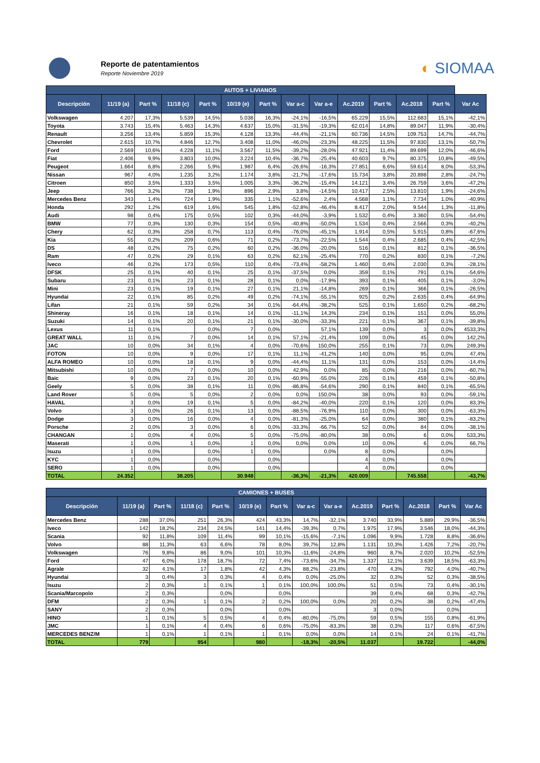Reporte de patentamientos
Reporte Noviembre 2019
◐ SIOMAA
| AUTOS + LIVIANOS | | | | | | | | | | | | | |
| --- | --- | --- | --- | --- | --- | --- | --- | --- | --- | --- | --- | --- | --- |
| Descripción | 11/19 (a) | Part % | 11/18 (c) | Part % | 10/19 (e) | Part % | Var a-c | Var a-e | Ac.2019 | Part % | Ac.2018 | Part % | Var Ac |
| Volkswagen | 4.207 | 17,3% | 5.539 | 14,5% | 5.038 | 16,3% | -24,1% | -16,5% | 65.229 | 15,5% | 112.683 | 15,1% | -42,1% |
| Toyota | 3.743 | 15,4% | 5.463 | 14,3% | 4.637 | 15,0% | -31,5% | -19,3% | 62.014 | 14,8% | 89.047 | 11,9% | -30,4% |
| Renault | 3.256 | 13,4% | 5.859 | 15,3% | 4.128 | 13,3% | -44,4% | -21,1% | 60.736 | 14,5% | 109.753 | 14,7% | -44,7% |
| Chevrolet | 2.615 | 10,7% | 4.846 | 12,7% | 3.408 | 11,0% | -46,0% | -23,3% | 48.225 | 11,5% | 97.830 | 13,1% | -50,7% |
| Ford | 2.569 | 10,6% | 4.228 | 11,1% | 3.567 | 11,5% | -39,2% | -28,0% | 47.921 | 11,4% | 89.699 | 12,0% | -46,6% |
| Fiat | 2.406 | 9,9% | 3.803 | 10,0% | 3.224 | 10,4% | -36,7% | -25,4% | 40.603 | 9,7% | 80.375 | 10,8% | -49,5% |
| Peugeot | 1.664 | 6,8% | 2.266 | 5,9% | 1.987 | 6,4% | -26,6% | -16,3% | 27.851 | 6,6% | 59.614 | 8,0% | -53,3% |
| Nissan | 967 | 4,0% | 1.235 | 3,2% | 1.174 | 3,8% | -21,7% | -17,6% | 15.734 | 3,8% | 20.898 | 2,8% | -24,7% |
| Citroen | 850 | 3,5% | 1.333 | 3,5% | 1.005 | 3,3% | -36,2% | -15,4% | 14.121 | 3,4% | 26.759 | 3,6% | -47,2% |
| Jeep | 766 | 3,2% | 738 | 1,9% | 896 | 2,9% | 3,8% | -14,5% | 10.417 | 2,5% | 13.810 | 1,9% | -24,6% |
| Mercedes Benz | 343 | 1,4% | 724 | 1,9% | 335 | 1,1% | -52,6% | 2,4% | 4.568 | 1,1% | 7.734 | 1,0% | -40,9% |
| Honda | 292 | 1,2% | 619 | 1,6% | 545 | 1,8% | -52,8% | -46,4% | 8.417 | 2,0% | 9.544 | 1,3% | -11,8% |
| Audi | 98 | 0,4% | 175 | 0,5% | 102 | 0,3% | -44,0% | -3,9% | 1.532 | 0,4% | 3.360 | 0,5% | -54,4% |
| BMW | 77 | 0,3% | 130 | 0,3% | 154 | 0,5% | -40,8% | -50,0% | 1.534 | 0,4% | 2.566 | 0,3% | -40,2% |
| Chery | 62 | 0,3% | 258 | 0,7% | 113 | 0,4% | -76,0% | -45,1% | 1.914 | 0,5% | 5.915 | 0,8% | -67,6% |
| Kia | 55 | 0,2% | 209 | 0,6% | 71 | 0,2% | -73,7% | -22,5% | 1.544 | 0,4% | 2.685 | 0,4% | -42,5% |
| DS | 48 | 0,2% | 75 | 0,2% | 60 | 0,2% | -36,0% | -20,0% | 516 | 0,1% | 812 | 0,1% | -36,5% |
| Ram | 47 | 0,2% | 29 | 0,1% | 63 | 0,2% | 62,1% | -25,4% | 770 | 0,2% | 830 | 0,1% | -7,2% |
| Iveco | 46 | 0,2% | 173 | 0,5% | 110 | 0,4% | -73,4% | -58,2% | 1.460 | 0,4% | 2.030 | 0,3% | -28,1% |
| DFSK | 25 | 0,1% | 40 | 0,1% | 25 | 0,1% | -37,5% | 0,0% | 359 | 0,1% | 791 | 0,1% | -54,6% |
| Subaru | 23 | 0,1% | 23 | 0,1% | 28 | 0,1% | 0,0% | -17,9% | 393 | 0,1% | 405 | 0,1% | -3,0% |
| Mini | 23 | 0,1% | 19 | 0,1% | 27 | 0,1% | 21,1% | -14,8% | 269 | 0,1% | 366 | 0,1% | -26,5% |
| Hyundai | 22 | 0,1% | 85 | 0,2% | 49 | 0,2% | -74,1% | -55,1% | 925 | 0,2% | 2.635 | 0,4% | -64,9% |
| Lifan | 21 | 0,1% | 59 | 0,2% | 34 | 0,1% | -64,4% | -38,2% | 525 | 0,1% | 1.650 | 0,2% | -68,2% |
| Shineray | 16 | 0,1% | 18 | 0,1% | 14 | 0,1% | -11,1% | 14,3% | 234 | 0,1% | 151 | 0,0% | 55,0% |
| Suzuki | 14 | 0,1% | 20 | 0,1% | 21 | 0,1% | -30,0% | -33,3% | 221 | 0,1% | 367 | 0,1% | -39,8% |
| Lexus | 11 | 0,1% | | 0,0% | 7 | 0,0% | | 57,1% | 139 | 0,0% | 3 | 0,0% | 4533,3% |
| GREAT WALL | 11 | 0,1% | 7 | 0,0% | 14 | 0,1% | 57,1% | -21,4% | 109 | 0,0% | 45 | 0,0% | 142,2% |
| JAC | 10 | 0,0% | 34 | 0,1% | 4 | 0,0% | -70,6% | 150,0% | 255 | 0,1% | 73 | 0,0% | 249,3% |
| FOTON | 10 | 0,0% | 9 | 0,0% | 17 | 0,1% | 11,1% | -41,2% | 140 | 0,0% | 95 | 0,0% | 47,4% |
| ALFA ROMEO | 10 | 0,0% | 18 | 0,1% | 9 | 0,0% | -44,4% | 11,1% | 131 | 0,0% | 153 | 0,0% | -14,4% |
| Mitsubishi | 10 | 0,0% | 7 | 0,0% | 10 | 0,0% | 42,9% | 0,0% | 85 | 0,0% | 216 | 0,0% | -60,7% |
| Baic | 9 | 0,0% | 23 | 0,1% | 20 | 0,1% | -60,9% | -55,0% | 226 | 0,1% | 459 | 0,1% | -50,8% |
| Geely | 5 | 0,0% | 38 | 0,1% | 11 | 0,0% | -86,8% | -54,6% | 290 | 0,1% | 840 | 0,1% | -65,5% |
| Land Rover | 5 | 0,0% | 5 | 0,0% | 2 | 0,0% | 0,0% | 150,0% | 38 | 0,0% | 93 | 0,0% | -59,1% |
| HAVAL | 3 | 0,0% | 19 | 0,1% | 5 | 0,0% | -84,2% | -40,0% | 220 | 0,1% | 120 | 0,0% | 83,3% |
| Volvo | 3 | 0,0% | 26 | 0,1% | 13 | 0,0% | -88,5% | -76,9% | 110 | 0,0% | 300 | 0,0% | -63,3% |
| Dodge | 3 | 0,0% | 16 | 0,0% | 4 | 0,0% | -81,3% | -25,0% | 64 | 0,0% | 380 | 0,1% | -83,2% |
| Porsche | 2 | 0,0% | 3 | 0,0% | 6 | 0,0% | -33,3% | -66,7% | 52 | 0,0% | 84 | 0,0% | -38,1% |
| CHANGAN | 1 | 0,0% | 4 | 0,0% | 5 | 0,0% | -75,0% | -80,0% | 38 | 0,0% | 6 | 0,0% | 533,3% |
| Maserati | 1 | 0,0% | 1 | 0,0% | 1 | 0,0% | 0,0% | 0,0% | 10 | 0,0% | 6 | 0,0% | 66,7% |
| Isuzu | 1 | 0,0% | | 0,0% | 1 | 0,0% | | 0,0% | 8 | 0,0% | | 0,0% | |
| KYC | 1 | 0,0% | | 0,0% | | 0,0% | | | 4 | 0,0% | | 0,0% | |
| SERO | 1 | 0,0% | | 0,0% | | 0,0% | | | 4 | 0,0% | | 0,0% | |
| TOTAL | 24.352 | | 38.205 | | 30.948 | | -36,3% | -21,3% | 420.009 | | 745.558 | | -43,7% |
| CAMIONES + BUSES | | | | | | | | | | | | | |
| --- | --- | --- | --- | --- | --- | --- | --- | --- | --- | --- | --- | --- | --- |
| Descripción | 11/19 (a) | Part % | 11/18 (c) | Part % | 10/19 (e) | Part % | Var a-c | Var a-e | Ac.2019 | Part % | Ac.2018 | Part % | Var Ac |
| Mercedes Benz | 288 | 37,0% | 251 | 26,3% | 424 | 43,3% | 14,7% | -32,1% | 3.740 | 33,9% | 5.889 | 29,9% | -36,5% |
| Iveco | 142 | 18,2% | 234 | 24,5% | 141 | 14,4% | -39,3% | 0,7% | 1.975 | 17,9% | 3.546 | 18,0% | -44,3% |
| Scania | 92 | 11,8% | 109 | 11,4% | 99 | 10,1% | -15,6% | -7,1% | 1.096 | 9,9% | 1.728 | 8,8% | -36,6% |
| Volvo | 88 | 11,3% | 63 | 6,6% | 78 | 8,0% | 39,7% | 12,8% | 1.131 | 10,3% | 1.426 | 7,2% | -20,7% |
| Volkswagen | 76 | 9,8% | 86 | 9,0% | 101 | 10,3% | -11,6% | -24,8% | 960 | 8,7% | 2.020 | 10,2% | -52,5% |
| Ford | 47 | 6,0% | 178 | 18,7% | 72 | 7,4% | -73,6% | -34,7% | 1.337 | 12,1% | 3.639 | 18,5% | -63,3% |
| Agrale | 32 | 4,1% | 17 | 1,8% | 42 | 4,3% | 88,2% | -23,8% | 470 | 4,3% | 792 | 4,0% | -40,7% |
| Hyundai | 3 | 0,4% | 3 | 0,3% | 4 | 0,4% | 0,0% | -25,0% | 32 | 0,3% | 52 | 0,3% | -38,5% |
| Isuzu | 2 | 0,3% | 1 | 0,1% | 1 | 0,1% | 100,0% | 100,0% | 51 | 0,5% | 73 | 0,4% | -30,1% |
| Scania/Marcopolo | 2 | 0,3% | | 0,0% | | 0,0% | | | 39 | 0,4% | 68 | 0,3% | -42,7% |
| DFM | 2 | 0,3% | 1 | 0,1% | 2 | 0,2% | 100,0% | 0,0% | 20 | 0,2% | 38 | 0,2% | -47,4% |
| SANY | 2 | 0,3% | | 0,0% | | 0,0% | | | 3 | 0,0% | | 0,0% | |
| HINO | 1 | 0,1% | 5 | 0,5% | 4 | 0,4% | -80,0% | -75,0% | 59 | 0,5% | 155 | 0,8% | -61,9% |
| JMC | 1 | 0,1% | 4 | 0,4% | 6 | 0,6% | -75,0% | -83,3% | 38 | 0,3% | 117 | 0,6% | -67,5% |
| MERCEDES BENZ/M | 1 | 0,1% | 1 | 0,1% | 1 | 0,1% | 0,0% | 0,0% | 14 | 0,1% | 24 | 0,1% | -41,7% |
| TOTAL | 779 | | 954 | | 980 | | -18,3% | -20,5% | 11.037 | | 19.722 | | -44,0% |